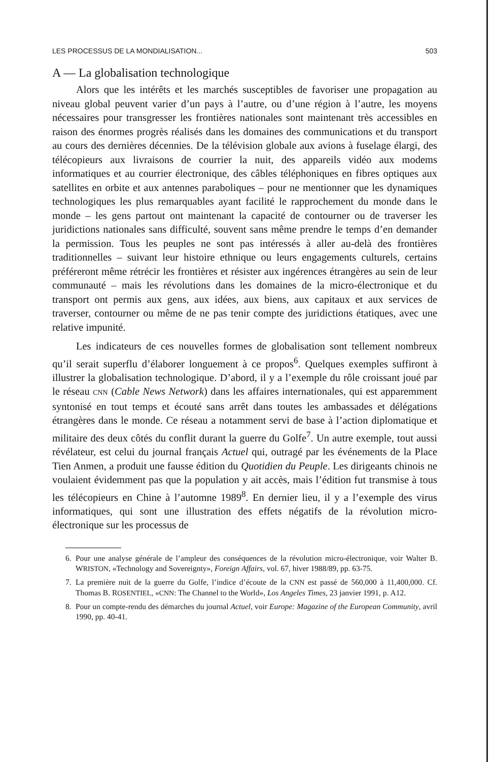LES PROCESSUS DE LA MONDIALISATION... 503
A — La globalisation technologique
Alors que les intérêts et les marchés susceptibles de favoriser une propagation au niveau global peuvent varier d’un pays à l’autre, ou d’une région à l’autre, les moyens nécessaires pour transgresser les frontières nationales sont maintenant très accessibles en raison des énormes progrès réalisés dans les domaines des communications et du transport au cours des dernières décennies. De la télévision globale aux avions à fuselage élargi, des télécopieurs aux livraisons de courrier la nuit, des appareils vidéo aux modems informatiques et au courrier électronique, des câbles téléphoniques en fibres optiques aux satellites en orbite et aux antennes paraboliques – pour ne mentionner que les dynamiques technologiques les plus remarquables ayant facilité le rapprochement du monde dans le monde – les gens partout ont maintenant la capacité de contourner ou de traverser les juridictions nationales sans difficulté, souvent sans même prendre le temps d’en demander la permission. Tous les peuples ne sont pas intéressés à aller au-delà des frontières traditionnelles – suivant leur histoire ethnique ou leurs engagements culturels, certains préféreront même rétrécir les frontières et résister aux ingérences étrangères au sein de leur communauté – mais les révolutions dans les domaines de la micro-électronique et du transport ont permis aux gens, aux idées, aux biens, aux capitaux et aux services de traverser, contourner ou même de ne pas tenir compte des juridictions étatiques, avec une relative impunité.
Les indicateurs de ces nouvelles formes de globalisation sont tellement nombreux qu’il serait superflu d’élaborer longuement à ce propos<sup>6</sup>. Quelques exemples suffiront à illustrer la globalisation technologique. D’abord, il y a l’exemple du rôle croissant joué par le réseau CNN (Cable News Network) dans les affaires internationales, qui est apparemment syntonisé en tout temps et écouté sans arrêt dans toutes les ambassades et délégations étrangères dans le monde. Ce réseau a notamment servi de base à l’action diplomatique et militaire des deux côtés du conflit durant la guerre du Golfe<sup>7</sup>. Un autre exemple, tout aussi révélateur, est celui du journal français Actuel qui, outragé par les événements de la Place Tien Anmen, a produit une fausse édition du Quotidien du Peuple. Les dirigeants chinois ne voulaient évidemment pas que la population y ait accès, mais l’édition fut transmise à tous les télécopieurs en Chine à l’automne 1989<sup>8</sup>. En dernier lieu, il y a l’exemple des virus informatiques, qui sont une illustration des effets négatifs de la révolution micro-électronique sur les processus de
6. Pour une analyse générale de l’ampleur des conséquences de la révolution micro-électronique, voir Walter B. WRISTON, «Technology and Sovereignty», Foreign Affairs, vol. 67, hiver 1988/89, pp. 63-75.
7. La première nuit de la guerre du Golfe, l’indice d’écoute de la CNN est passé de 560,000 à 11,400,000. Cf. Thomas B. ROSENTIEL, «CNN: The Channel to the World», Los Angeles Times, 23 janvier 1991, p. A12.
8. Pour un compte-rendu des démarches du journal Actuel, voir Europe: Magazine of the European Community, avril 1990, pp. 40-41.